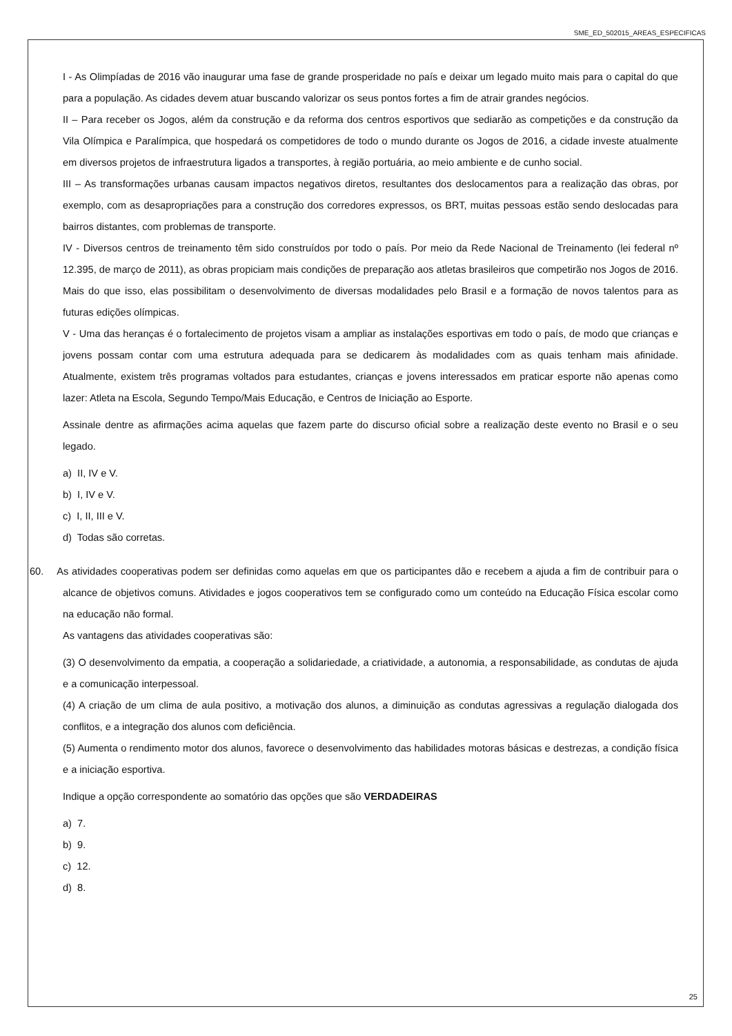SME_ED_502015_AREAS_ESPECIFICAS
I - As Olimpíadas de 2016 vão inaugurar uma fase de grande prosperidade no país e deixar um legado muito mais para o capital do que para a população. As cidades devem atuar buscando valorizar os seus pontos fortes a fim de atrair grandes negócios.
II – Para receber os Jogos, além da construção e da reforma dos centros esportivos que sediarão as competições e da construção da Vila Olímpica e Paralímpica, que hospedará os competidores de todo o mundo durante os Jogos de 2016, a cidade investe atualmente em diversos projetos de infraestrutura ligados a transportes, à região portuária, ao meio ambiente e de cunho social.
III – As transformações urbanas causam impactos negativos diretos, resultantes dos deslocamentos para a realização das obras, por exemplo, com as desapropriações para a construção dos corredores expressos, os BRT, muitas pessoas estão sendo deslocadas para bairros distantes, com problemas de transporte.
IV - Diversos centros de treinamento têm sido construídos por todo o país. Por meio da Rede Nacional de Treinamento (lei federal nº 12.395, de março de 2011), as obras propiciam mais condições de preparação aos atletas brasileiros que competirão nos Jogos de 2016. Mais do que isso, elas possibilitam o desenvolvimento de diversas modalidades pelo Brasil e a formação de novos talentos para as futuras edições olímpicas.
V - Uma das heranças é o fortalecimento de projetos visam a ampliar as instalações esportivas em todo o país, de modo que crianças e jovens possam contar com uma estrutura adequada para se dedicarem às modalidades com as quais tenham mais afinidade. Atualmente, existem três programas voltados para estudantes, crianças e jovens interessados em praticar esporte não apenas como lazer: Atleta na Escola, Segundo Tempo/Mais Educação, e Centros de Iniciação ao Esporte.
Assinale dentre as afirmações acima aquelas que fazem parte do discurso oficial sobre a realização deste evento no Brasil e o seu legado.
a) II, IV e V.
b) I, IV e V.
c) I, II, III e V.
d) Todas são corretas.
60. As atividades cooperativas podem ser definidas como aquelas em que os participantes dão e recebem a ajuda a fim de contribuir para o alcance de objetivos comuns. Atividades e jogos cooperativos tem se configurado como um conteúdo na Educação Física escolar como na educação não formal.
As vantagens das atividades cooperativas são:
(3) O desenvolvimento da empatia, a cooperação a solidariedade, a criatividade, a autonomia, a responsabilidade, as condutas de ajuda e a comunicação interpessoal.
(4) A criação de um clima de aula positivo, a motivação dos alunos, a diminuição as condutas agressivas a regulação dialogada dos conflitos, e a integração dos alunos com deficiência.
(5) Aumenta o rendimento motor dos alunos, favorece o desenvolvimento das habilidades motoras básicas e destrezas, a condição física e a iniciação esportiva.
Indique a opção correspondente ao somatório das opções que são VERDADEIRAS
a) 7.
b) 9.
c) 12.
d) 8.
25